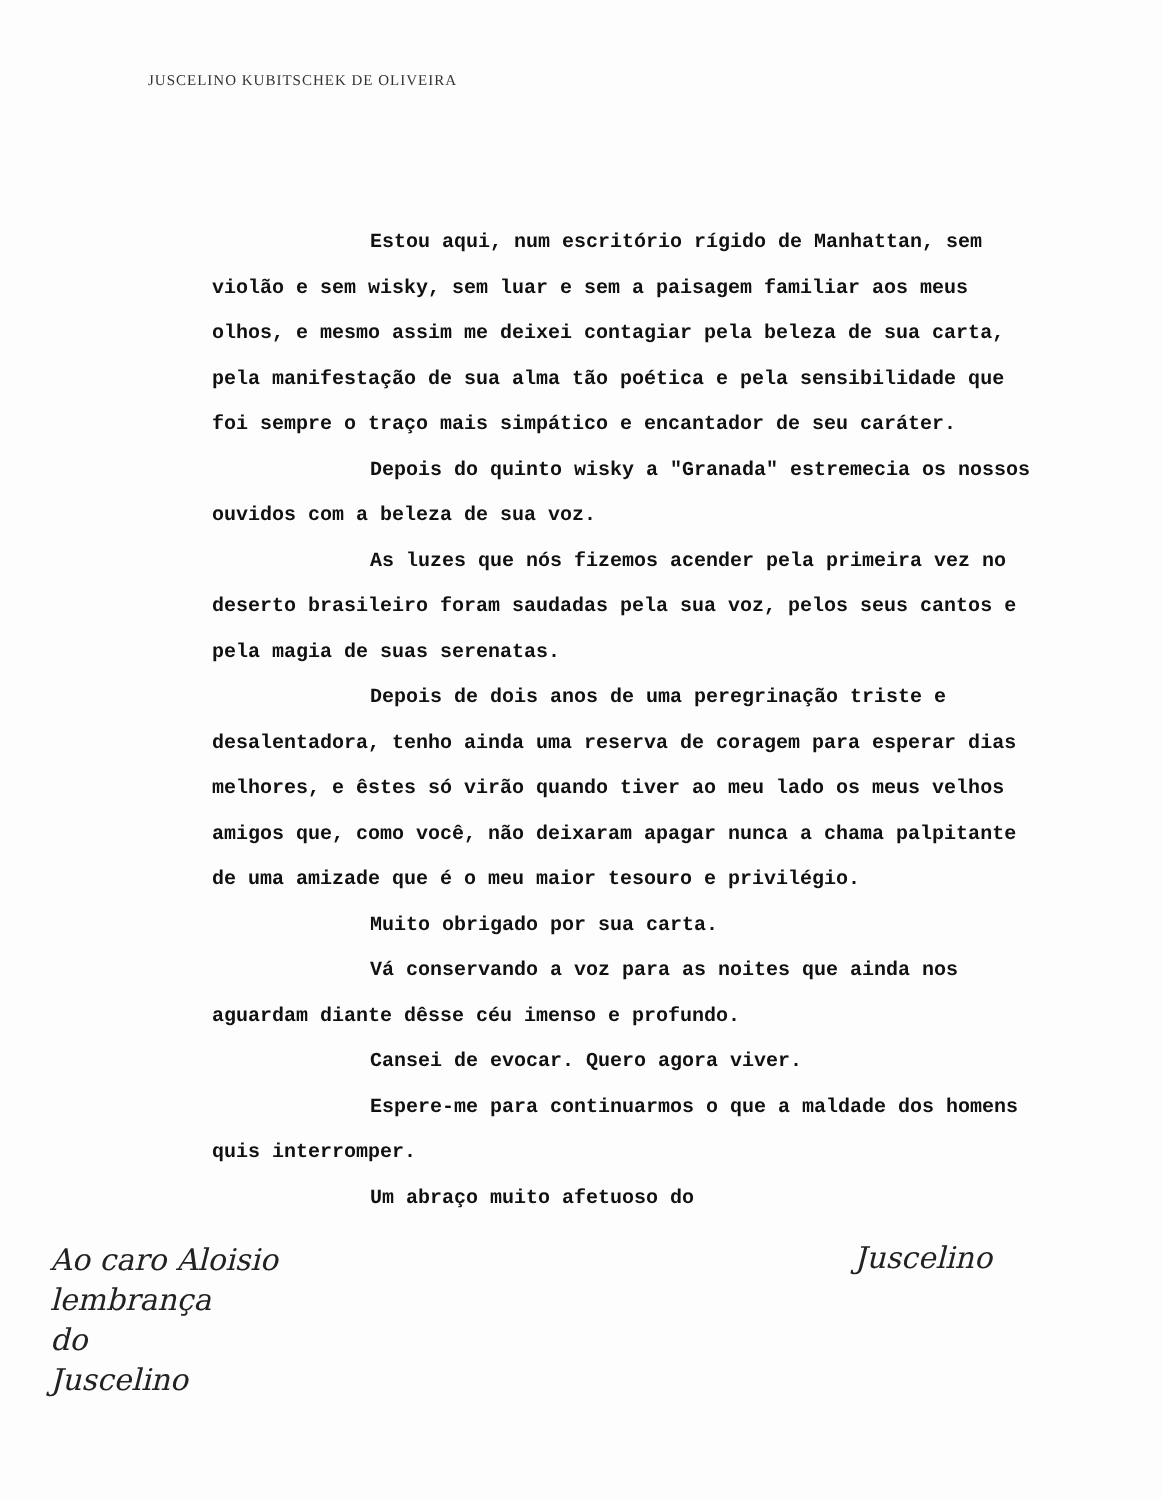JUSCELINO KUBITSCHEK DE OLIVEIRA
Estou aqui, num escritório rígido de Manhattan, sem violão e sem wisky, sem luar e sem a paisagem familiar aos meus olhos, e mesmo assim me deixei contagiar pela beleza de sua carta, pela manifestação de sua alma tão poética e pela sensibilidade que foi sempre o traço mais simpático e encantador de seu caráter.
Depois do quinto wisky a "Granada" estremecia os nossos ouvidos com a beleza de sua voz.
As luzes que nós fizemos acender pela primeira vez no deserto brasileiro foram saudadas pela sua voz, pelos seus cantos e pela magia de suas serenatas.
Depois de dois anos de uma peregrinação triste e desalentadora, tenho ainda uma reserva de coragem para esperar dias melhores, e êstes só virão quando tiver ao meu lado os meus velhos amigos que, como você, não deixaram apagar nunca a chama palpitante de uma amizade que é o meu maior tesouro e privilégio.
Muito obrigado por sua carta.
Vá conservando a voz para as noites que ainda nos aguardam diante dêsse céu imenso e profundo.
Cansei de evocar. Quero agora viver.
Espere-me para continuarmos o que a maldade dos homens quis interromper.
Um abraço muito afetuoso do
Ao caro Aloisio
lembrança
do
Juscelino
Juscelino